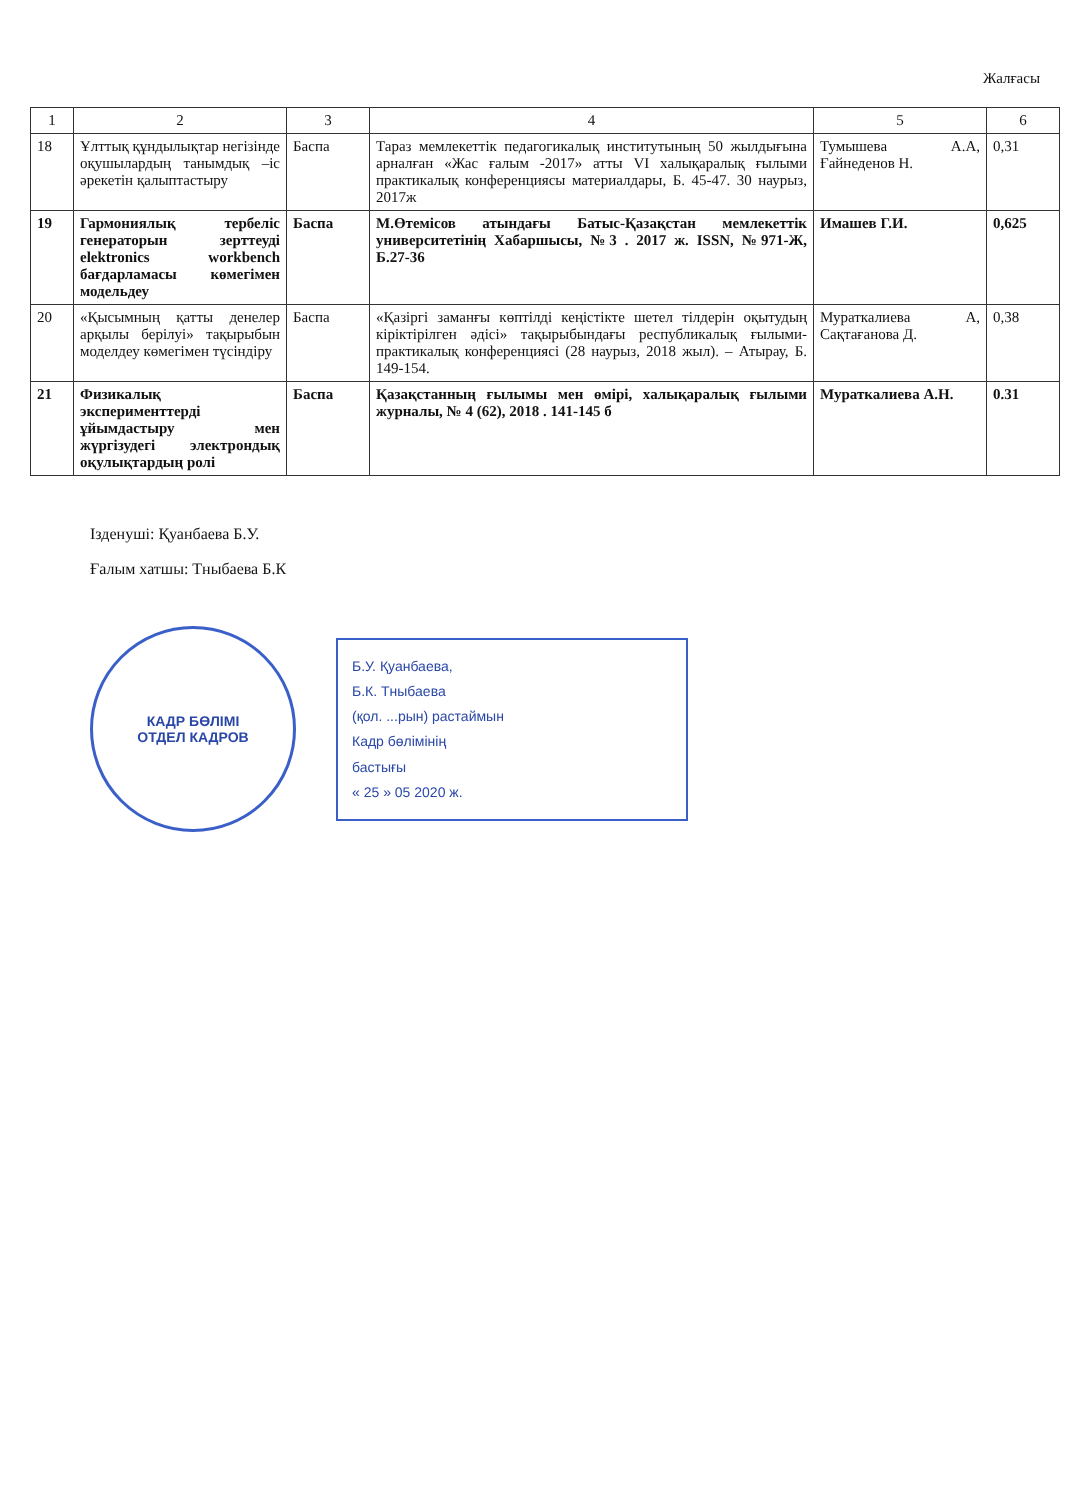Жалғасы
| 1 | 2 | 3 | 4 | 5 | 6 |
| --- | --- | --- | --- | --- | --- |
| 18 | Ұлттық құндылықтар негізінде оқушылардың танымдық –іс әрекетін қалыптастыру | Баспа | Тараз мемлекеттік педагогикалық институтының 50 жылдығына арналған «Жас ғалым -2017» атты VI халықаралық ғылыми практикалық конференциясы материалдары, Б. 45-47. 30 наурыз, 2017ж | Тумышева А.А, Ғайнеденов Н. | 0,31 |
| 19 | Гармониялық тербеліс генераторын зерттеуді elektronics workbench бағдарламасы көмегімен модельдеу | Баспа | М.Өтемісов атындағы Батыс-Қазақстан мемлекеттік университетінің Хабаршысы, №3 . 2017 ж. ISSN, №971-Ж, Б.27-36 | Имашев Г.И. | 0,625 |
| 20 | «Қысымның қатты денелер арқылы берілуі» тақырыбын моделдеу көмегімен түсіндіру | Баспа | «Қазіргі заманғы көптілді кеңістікте шетел тілдерін оқытудың кіріктірілген әдісі» тақырыбындағы республикалық ғылыми- практикалық конференциясі (28 наурыз, 2018 жыл). – Атырау, Б. 149-154. | Мураткалиева А, Сақтағанова Д. | 0,38 |
| 21 | Физикалық эксперименттерді ұйымдастыру мен жүргізудегі электрондық оқулықтардың ролі | Баспа | Қазақстанның ғылымы мен өмірі, халықаралық ғылыми журналы, № 4 (62), 2018 . 141-145 б | Мураткалиева А.Н. | 0.31 |
Ізденуші: Қуанбаева Б.У.
Ғалым хатшы: Тныбаева Б.К
КАДР БӨЛІМІ
ОТДЕЛ КАДРОВ
Б.У. Қуанбаева,
Б.К. Тныбаева
(қол. ...рын) растаймын
Кадр бөлімінің
бастығы
« 25 » 05 2020 ж.